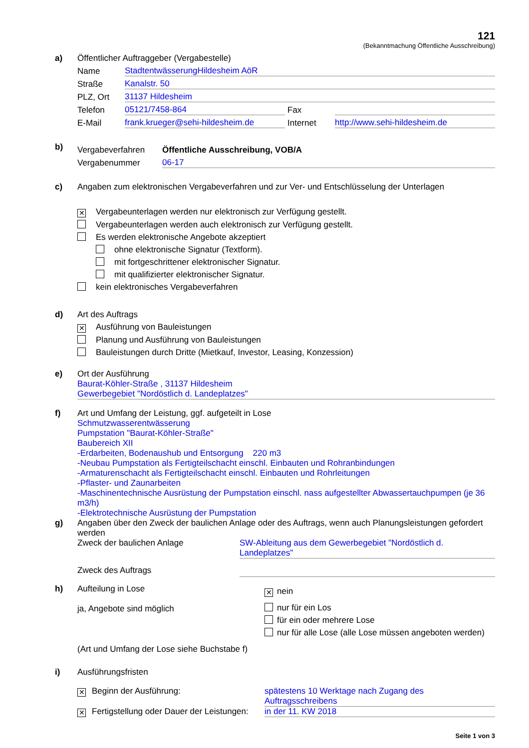121
(Bekanntmachung Öffentliche Ausschreibung)
a) Öffentlicher Auftraggeber (Vergabestelle)
Name
StadtentwässerungHildesheim AöR
Straße
Kanalstr. 50
PLZ, Ort
31137 Hildesheim
Telefon
05121/7458-864
Fax
E-Mail
frank.krueger@sehi-hildesheim.de
Internet
http://www.sehi-hildesheim.de
b)
Vergabeverfahren
Öffentliche Ausschreibung, VOB/A
Vergabenummer
06-17
c) Angaben zum elektronischen Vergabeverfahren und zur Ver- und Entschlüsselung der Unterlagen
✕ Vergabeunterlagen werden nur elektronisch zur Verfügung gestellt.
Vergabeunterlagen werden auch elektronisch zur Verfügung gestellt.
Es werden elektronische Angebote akzeptiert
ohne elektronische Signatur (Textform).
mit fortgeschrittener elektronischer Signatur.
mit qualifizierter elektronischer Signatur.
kein elektronisches Vergabeverfahren
d) Art des Auftrags
✕ Ausführung von Bauleistungen
Planung und Ausführung von Bauleistungen
Bauleistungen durch Dritte (Mietkauf, Investor, Leasing, Konzession)
e) Ort der Ausführung
Baurat-Köhler-Straße , 31137 Hildesheim
Gewerbegebiet "Nordöstlich d. Landeplatzes"
f) Art und Umfang der Leistung, ggf. aufgeteilt in Lose
Schmutzwasserentwässerung
Pumpstation "Baurat-Köhler-Straße"
Baubereich XII
-Erdarbeiten, Bodenaushub und Entsorgung 220 m3
-Neubau Pumpstation als Fertigteilschacht einschl. Einbauten und Rohranbindungen
-Armaturenschacht als Fertigteilschacht einschl. Einbauten und Rohrleitungen
-Pflaster- und Zaunarbeiten
-Maschinentechnische Ausrüstung der Pumpstation einschl. nass aufgestellter Abwassertauchpumpen (je 36 m3/h)
-Elektrotechnische Ausrüstung der Pumpstation
g) Angaben über den Zweck der baulichen Anlage oder des Auftrags, wenn auch Planungsleistungen gefordert werden
Zweck der baulichen Anlage SW-Ableitung aus dem Gewerbegebiet "Nordöstlich d. Landeplatzes"
Zweck des Auftrags
h) Aufteilung in Lose
ja, Angebote sind möglich
✕ nein
nur für ein Los
für ein oder mehrere Lose
nur für alle Lose (alle Lose müssen angeboten werden)
(Art und Umfang der Lose siehe Buchstabe f)
i) Ausführungsfristen
✕ Beginn der Ausführung: spätestens 10 Werktage nach Zugang des Auftragsschreibens
✕ Fertigstellung oder Dauer der Leistungen:
in der 11. KW 2018
Seite 1 von 3